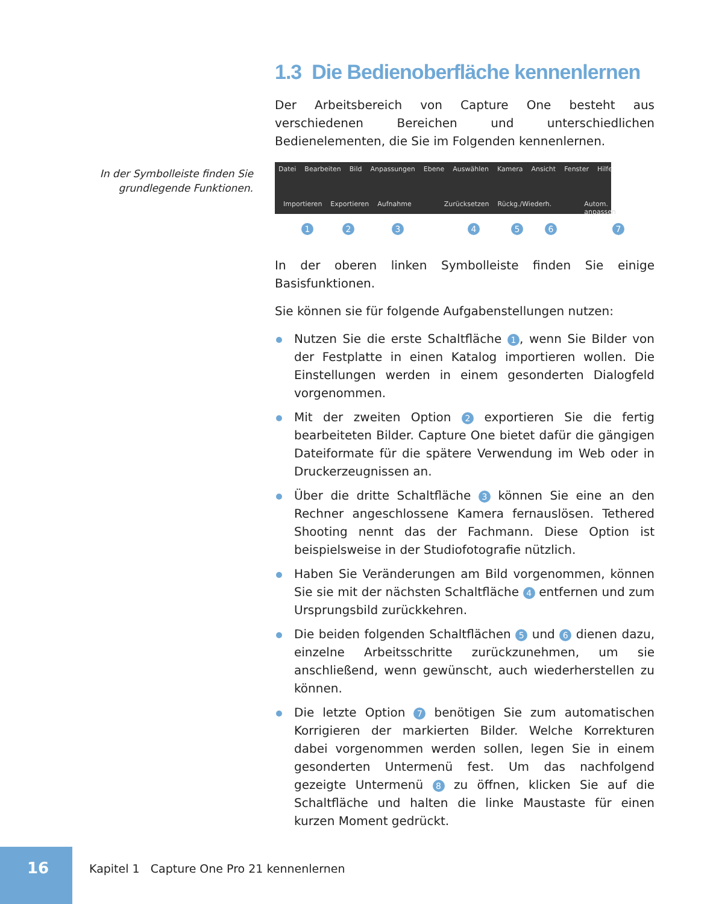In der Symbolleiste finden Sie grundlegende Funktionen.
1.3 Die Bedienoberfläche kennenlernen
Der Arbeitsbereich von Capture One besteht aus verschiedenen Bereichen und unterschiedlichen Bedienelementen, die Sie im Folgenden kennenlernen.
Datei Bearbeiten Bild Anpassungen Ebene Auswählen Kamera Ansicht Fenster Hilfe
Importieren Exportieren Aufnahme Zurücksetzen Rückg./Wiederh. Autom. anpassen
1 2 3 4 5 6 7
In der oberen linken Symbolleiste finden Sie einige Basisfunktionen.
Sie können sie für folgende Aufgabenstellungen nutzen:
Nutzen Sie die erste Schaltfläche 1, wenn Sie Bilder von der Festplatte in einen Katalog importieren wollen. Die Einstellungen werden in einem gesonderten Dialogfeld vorgenommen.
Mit der zweiten Option 2 exportieren Sie die fertig bearbeiteten Bilder. Capture One bietet dafür die gängigen Dateiformate für die spätere Verwendung im Web oder in Druckerzeugnissen an.
Über die dritte Schaltfläche 3 können Sie eine an den Rechner angeschlossene Kamera fernauslösen. Tethered Shooting nennt das der Fachmann. Diese Option ist beispielsweise in der Studiofotografie nützlich.
Haben Sie Veränderungen am Bild vorgenommen, können Sie sie mit der nächsten Schaltfläche 4 entfernen und zum Ursprungsbild zurückkehren.
Die beiden folgenden Schaltflächen 5 und 6 dienen dazu, einzelne Arbeitsschritte zurückzunehmen, um sie anschließend, wenn gewünscht, auch wiederherstellen zu können.
Die letzte Option 7 benötigen Sie zum automatischen Korrigieren der markierten Bilder. Welche Korrekturen dabei vorgenommen werden sollen, legen Sie in einem gesonderten Untermenü fest. Um das nachfolgend gezeigte Untermenü 8 zu öffnen, klicken Sie auf die Schaltfläche und halten die linke Maustaste für einen kurzen Moment gedrückt.
16
Kapitel 1 Capture One Pro 21 kennenlernen